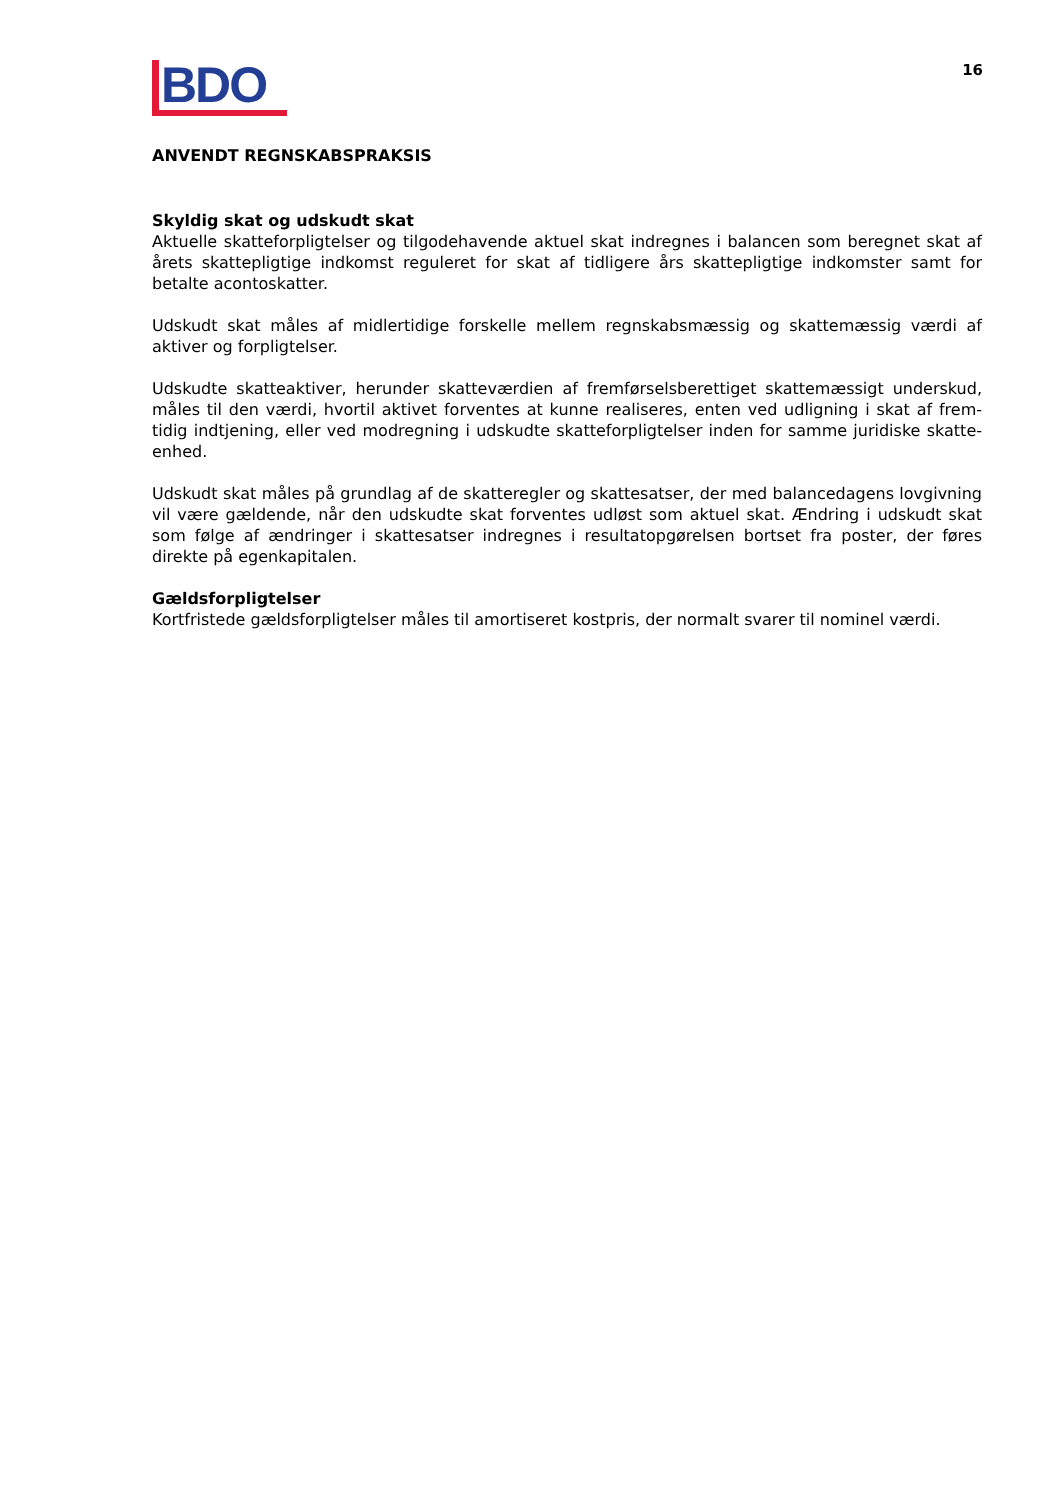BDO
16
ANVENDT REGNSKABSPRAKSIS
Skyldig skat og udskudt skat
Aktuelle skatteforpligtelser og tilgodehavende aktuel skat indregnes i balancen som beregnet skat af årets skattepligtige indkomst reguleret for skat af tidligere års skattepligtige indkomster samt for betalte acontoskatter.
Udskudt skat måles af midlertidige forskelle mellem regnskabsmæssig og skattemæssig værdi af aktiver og forpligtelser.
Udskudte skatteaktiver, herunder skatteværdien af fremførselsberettiget skattemæssigt underskud, måles til den værdi, hvortil aktivet forventes at kunne realiseres, enten ved udligning i skat af frem-tidig indtjening, eller ved modregning i udskudte skatteforpligtelser inden for samme juridiske skatte-enhed.
Udskudt skat måles på grundlag af de skatteregler og skattesatser, der med balancedagens lovgivning vil være gældende, når den udskudte skat forventes udløst som aktuel skat. Ændring i udskudt skat som følge af ændringer i skattesatser indregnes i resultatopgørelsen bortset fra poster, der føres direkte på egenkapitalen.
Gældsforpligtelser
Kortfristede gældsforpligtelser måles til amortiseret kostpris, der normalt svarer til nominel værdi.